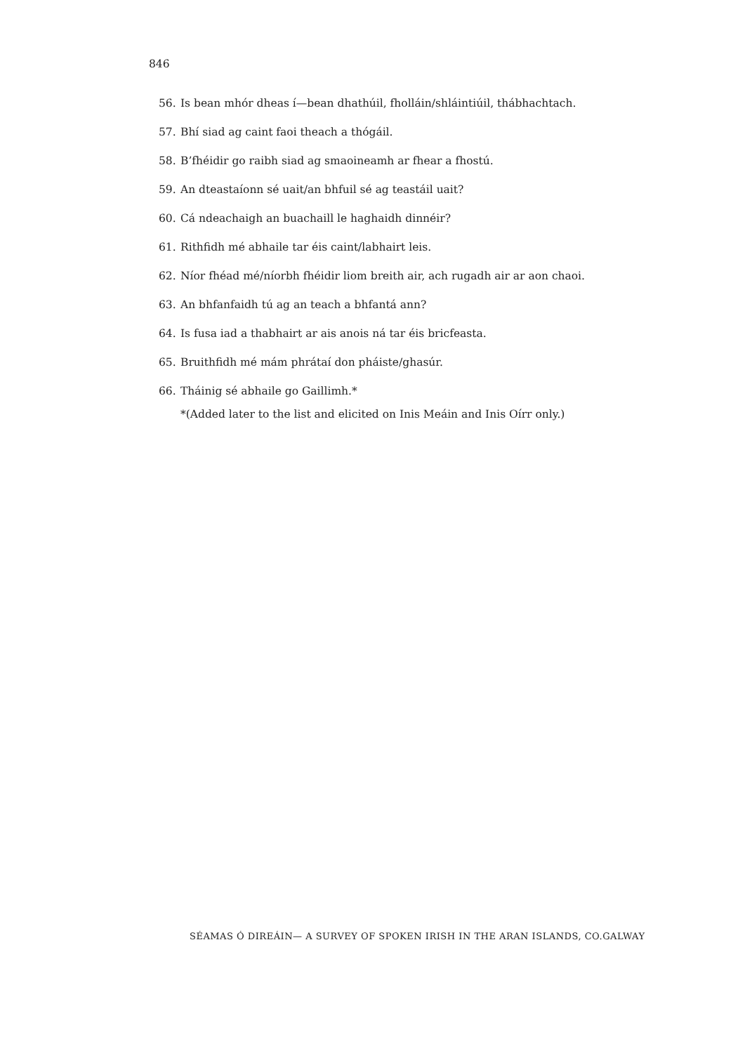846
56. Is bean mhór dheas í—bean dhathúil, fholláin/shláintiúil, thábhachtach.
57. Bhí siad ag caint faoi theach a thógáil.
58. B’fhéidir go raibh siad ag smaoineamh ar fhear a fhostú.
59. An dteastaíonn sé uait/an bhfuil sé ag teastáil uait?
60. Cá ndeachaigh an buachaill le haghaidh dinnéir?
61. Rithfidh mé abhaile tar éis caint/labhairt leis.
62. Níor fhéad mé/níorbh fhéidir liom breith air, ach rugadh air ar aon chaoi.
63. An bhfanfaidh tú ag an teach a bhfantá ann?
64. Is fusa iad a thabhairt ar ais anois ná tar éis bricfeasta.
65. Bruithfidh mé mám phrátaí don pháiste/ghasúr.
66. Tháinig sé abhaile go Gaillimh.*
*(Added later to the list and elicited on Inis Meáin and Inis Oírr only.)
SÉAMAS Ó DIREÁIN— A SURVEY OF SPOKEN IRISH IN THE ARAN ISLANDS, CO.GALWAY